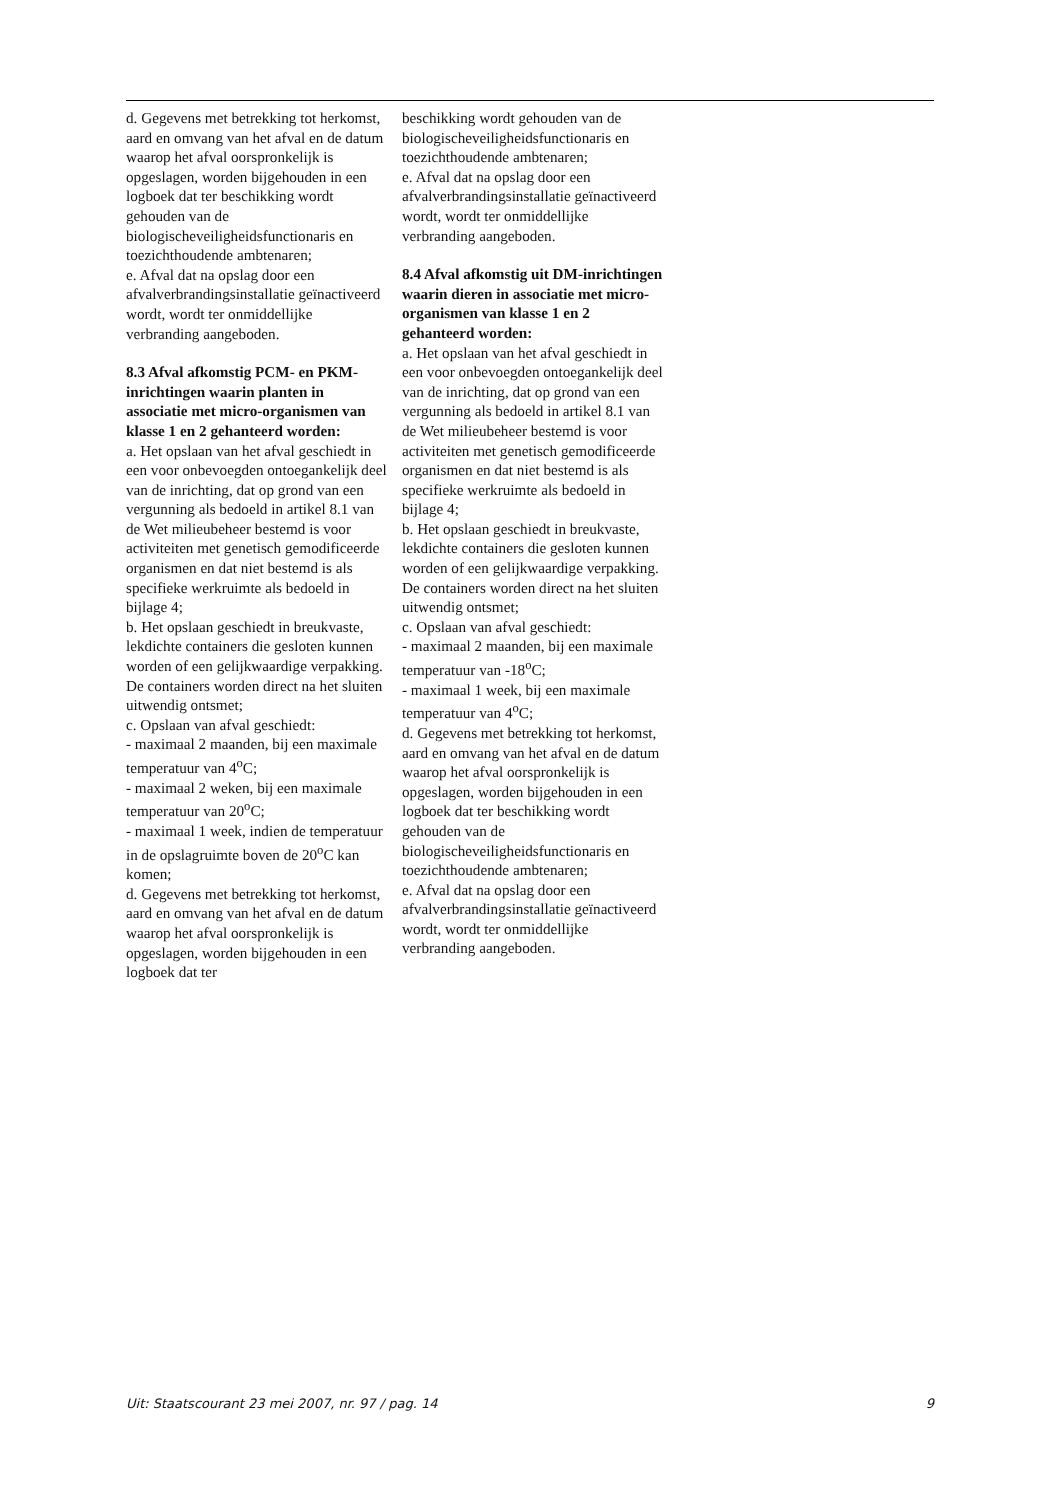d. Gegevens met betrekking tot herkomst, aard en omvang van het afval en de datum waarop het afval oorspronkelijk is opgeslagen, worden bijgehouden in een logboek dat ter beschikking wordt gehouden van de biologischeveiligheidsfunctionaris en toezichthoudende ambtenaren;
e. Afval dat na opslag door een afvalverbrandingsinstallatie geïnactiveerd wordt, wordt ter onmiddellijke verbranding aangeboden.
8.3 Afval afkomstig PCM- en PKM-inrichtingen waarin planten in associatie met micro-organismen van klasse 1 en 2 gehanteerd worden:
a. Het opslaan van het afval geschiedt in een voor onbevoegden ontoegankelijk deel van de inrichting, dat op grond van een vergunning als bedoeld in artikel 8.1 van de Wet milieubeheer bestemd is voor activiteiten met genetisch gemodificeerde organismen en dat niet bestemd is als specifieke werkruimte als bedoeld in bijlage 4;
b. Het opslaan geschiedt in breukvaste, lekdichte containers die gesloten kunnen worden of een gelijkwaardige verpakking. De containers worden direct na het sluiten uitwendig ontsmet;
c. Opslaan van afval geschiedt:
- maximaal 2 maanden, bij een maximale temperatuur van 4<sup>o</sup>C;
- maximaal 2 weken, bij een maximale temperatuur van 20<sup>o</sup>C;
- maximaal 1 week, indien de temperatuur in de opslagruimte boven de 20<sup>o</sup>C kan komen;
d. Gegevens met betrekking tot herkomst, aard en omvang van het afval en de datum waarop het afval oorspronkelijk is opgeslagen, worden bijgehouden in een logboek dat ter
beschikking wordt gehouden van de biologischeveiligheidsfunctionaris en toezichthoudende ambtenaren;
e. Afval dat na opslag door een afvalverbrandingsinstallatie geïnactiveerd wordt, wordt ter onmiddellijke verbranding aangeboden.
8.4 Afval afkomstig uit DM-inrichtingen waarin dieren in associatie met micro-organismen van klasse 1 en 2 gehanteerd worden:
a. Het opslaan van het afval geschiedt in een voor onbevoegden ontoegankelijk deel van de inrichting, dat op grond van een vergunning als bedoeld in artikel 8.1 van de Wet milieubeheer bestemd is voor activiteiten met genetisch gemodificeerde organismen en dat niet bestemd is als specifieke werkruimte als bedoeld in bijlage 4;
b. Het opslaan geschiedt in breukvaste, lekdichte containers die gesloten kunnen worden of een gelijkwaardige verpakking. De containers worden direct na het sluiten uitwendig ontsmet;
c. Opslaan van afval geschiedt:
- maximaal 2 maanden, bij een maximale temperatuur van -18<sup>o</sup>C;
- maximaal 1 week, bij een maximale temperatuur van 4<sup>o</sup>C;
d. Gegevens met betrekking tot herkomst, aard en omvang van het afval en de datum waarop het afval oorspronkelijk is opgeslagen, worden bijgehouden in een logboek dat ter beschikking wordt gehouden van de biologischeveiligheidsfunctionaris en toezichthoudende ambtenaren;
e. Afval dat na opslag door een afvalverbrandingsinstallatie geïnactiveerd wordt, wordt ter onmiddellijke verbranding aangeboden.
Uit: Staatscourant 23 mei 2007, nr. 97 / pag. 14 9